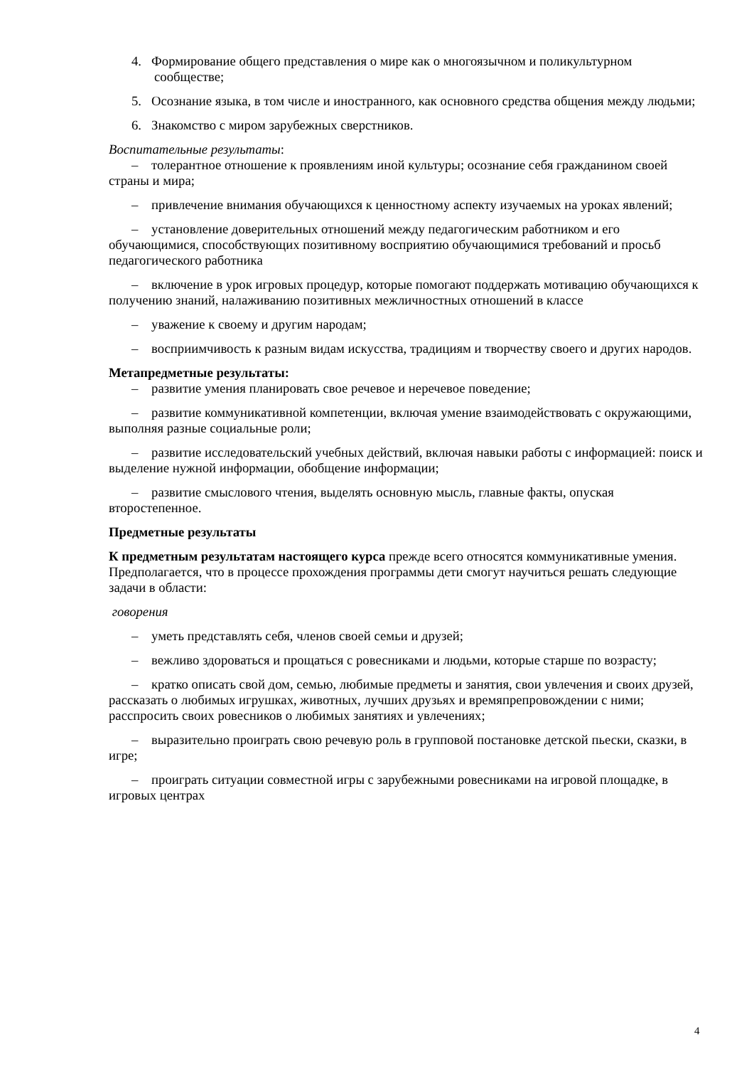4. Формирование общего представления о мире как о многоязычном и поликультурном сообществе;
5. Осознание языка, в том числе и иностранного, как основного средства общения между людьми;
6. Знакомство с миром зарубежных сверстников.
Воспитательные результаты:
– толерантное отношение к проявлениям иной культуры; осознание себя гражданином своей страны и мира;
– привлечение внимания обучающихся к ценностному аспекту изучаемых на уроках явлений;
– установление доверительных отношений между педагогическим работником и его обучающимися, способствующих позитивному восприятию обучающимися требований и просьб педагогического работника
– включение в урок игровых процедур, которые помогают поддержать мотивацию обучающихся к получению знаний, налаживанию позитивных межличностных отношений в классе
– уважение к своему и другим народам;
– восприимчивость к разным видам искусства, традициям и творчеству своего и других народов.
Метапредметные результаты:
– развитие умения планировать свое речевое и неречевое поведение;
– развитие коммуникативной компетенции, включая умение взаимодействовать с окружающими, выполняя разные социальные роли;
– развитие исследовательский учебных действий, включая навыки работы с информацией: поиск и выделение нужной информации, обобщение информации;
– развитие смыслового чтения, выделять основную мысль, главные факты, опуская второстепенное.
Предметные результаты
К предметным результатам настоящего курса прежде всего относятся коммуникативные умения. Предполагается, что в процессе прохождения программы дети смогут научиться решать следующие задачи в области:
говорения
– уметь представлять себя, членов своей семьи и друзей;
– вежливо здороваться и прощаться с ровесниками и людьми, которые старше по возрасту;
– кратко описать свой дом, семью, любимые предметы и занятия, свои увлечения и своих друзей, рассказать о любимых игрушках, животных, лучших друзьях и времяпрепровождении с ними; расспросить своих ровесников о любимых занятиях и увлечениях;
– выразительно проиграть свою речевую роль в групповой постановке детской пьески, сказки, в игре;
– проиграть ситуации совместной игры с зарубежными ровесниками на игровой площадке, в игровых центрах
4